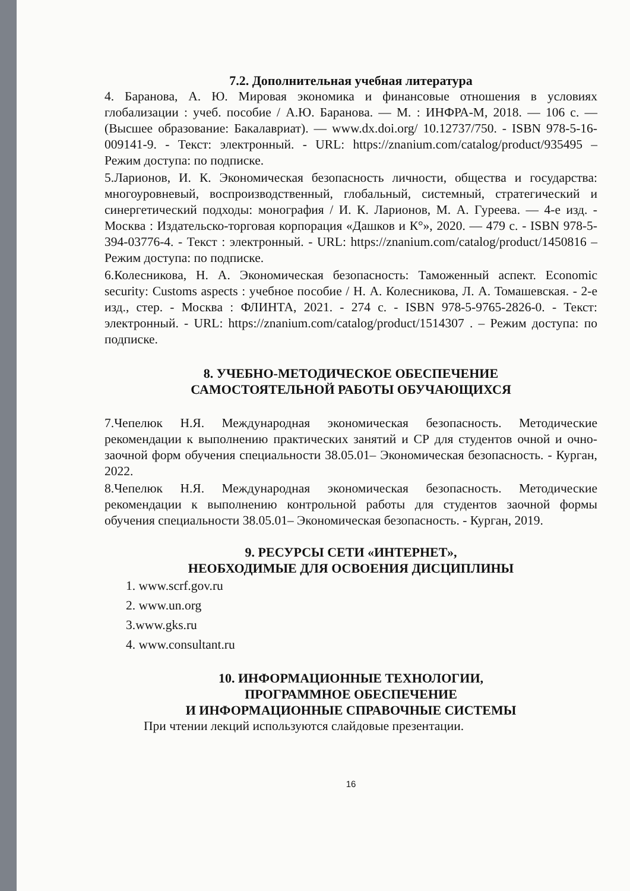7.2. Дополнительная учебная литература
4. Баранова, А. Ю. Мировая экономика и финансовые отношения в условиях глобализации : учеб. пособие / А.Ю. Баранова. — М. : ИНФРА-М, 2018. — 106 с. — (Высшее образование: Бакалавриат). — www.dx.doi.org/ 10.12737/750. - ISBN 978-5-16-009141-9. - Текст: электронный. - URL: https://znanium.com/catalog/product/935495 – Режим доступа: по подписке.
5.Ларионов, И. К. Экономическая безопасность личности, общества и государства: многоуровневый, воспроизводственный, глобальный, системный, стратегический и синергетический подходы: монография / И. К. Ларионов, М. А. Гуреева. — 4-е изд. - Москва : Издательско-торговая корпорация «Дашков и К°», 2020. — 479 с. - ISBN 978-5-394-03776-4. - Текст : электронный. - URL: https://znanium.com/catalog/product/1450816 – Режим доступа: по подписке.
6.Колесникова, Н. А. Экономическая безопасность: Таможенный аспект. Economic security: Customs aspects : учебное пособие / Н. А. Колесникова, Л. А. Томашевская. - 2-е изд., стер. - Москва : ФЛИНТА, 2021. - 274 с. - ISBN 978-5-9765-2826-0. - Текст: электронный. - URL: https://znanium.com/catalog/product/1514307 . – Режим доступа: по подписке.
8. УЧЕБНО-МЕТОДИЧЕСКОЕ ОБЕСПЕЧЕНИЕ
САМОСТОЯТЕЛЬНОЙ РАБОТЫ ОБУЧАЮЩИХСЯ
7.Чепелюк Н.Я. Международная экономическая безопасность. Методические рекомендации к выполнению практических занятий и СР для студентов очной и очно-заочной форм обучения специальности 38.05.01– Экономическая безопасность. - Курган, 2022.
8.Чепелюк Н.Я. Международная экономическая безопасность. Методические рекомендации к выполнению контрольной работы для студентов заочной формы обучения специальности 38.05.01– Экономическая безопасность. - Курган, 2019.
9. РЕСУРСЫ СЕТИ «ИНТЕРНЕТ»,
НЕОБХОДИМЫЕ ДЛЯ ОСВОЕНИЯ ДИСЦИПЛИНЫ
1. www.scrf.gov.ru
2. www.un.org
3.www.gks.ru
4. www.consultant.ru
10. ИНФОРМАЦИОННЫЕ ТЕХНОЛОГИИ,
ПРОГРАММНОЕ ОБЕСПЕЧЕНИЕ
И ИНФОРМАЦИОННЫЕ СПРАВОЧНЫЕ СИСТЕМЫ
При чтении лекций используются слайдовые презентации.
16